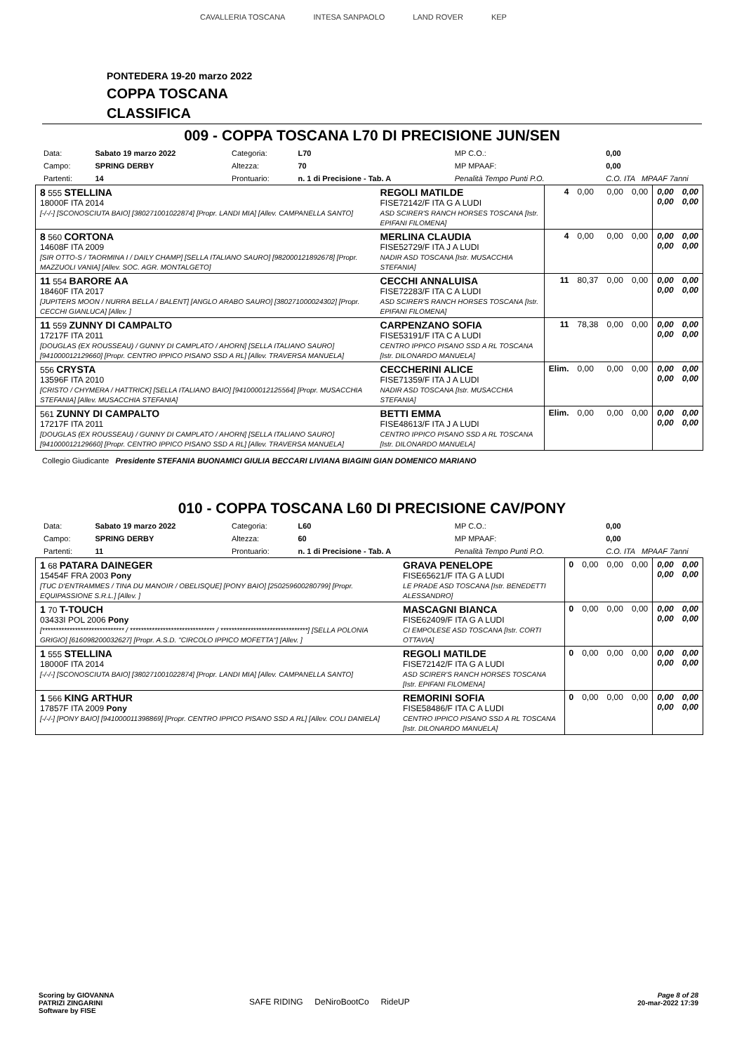CAVALLERIA TOSCANA INTESA SANPAOLO LAND ROVER KEP
PONTEDERA 19-20 marzo 2022
COPPA TOSCANA
CLASSIFICA
009 - COPPA TOSCANA L70 DI PRECISIONE JUN/SEN
| Data: | Sabato 19 marzo 2022 | Categoria: | L70 | MP C.O.: | 0,00 |
| Campo: | SPRING DERBY | Altezza: | 70 | MP MPAAF: | 0,00 |
| Partenti: | 14 | Prontuario: | n. 1 di Precisione - Tab. A | Penalità Tempo Punti P.O. | C.O. ITA MPAAF 7anni |
| 8 555 STELLINA 18000F ITA 2014 [-/-/-] [SCONOSCIUTA BAIO] [380271001022874] [Propr. LANDI MIA] [Allev. CAMPANELLA SANTO] | REGOLI MATILDE FISE72142/F ITA G A LUDI ASD SCIRER'S RANCH HORSES TOSCANA [Istr. EPIFANI FILOMENA] | 4 | 0,00 | 0,00 | 0,00 | 0,00 0,00 | 0,00 0,00 |
| 8 560 CORTONA 14608F ITA 2009 [SIR OTTO-S / TAORMINA I / DAILY CHAMP] [SELLA ITALIANO SAURO] [982000121892678] [Propr. MAZZUOLI VANIA] [Allev. SOC. AGR. MONTALGETO] | MERLINA CLAUDIA FISE52729/F ITA J A LUDI NADIR ASD TOSCANA [Istr. MUSACCHIA STEFANIA] | 4 | 0,00 | 0,00 | 0,00 | 0,00 0,00 | 0,00 0,00 |
| 11 554 BARORE AA 18460F ITA 2017 [JUPITERS MOON / NURRA BELLA / BALENT] [ANGLO ARABO SAURO] [380271000024302] [Propr. CECCHI GIANLUCA] [Allev. ] | CECCHI ANNALUISA FISE72283/F ITA C A LUDI ASD SCIRER'S RANCH HORSES TOSCANA [Istr. EPIFANI FILOMENA] | 11 | 80,37 | 0,00 | 0,00 | 0,00 0,00 | 0,00 0,00 |
| 11 559 ZUNNY DI CAMPALTO 17217F ITA 2011 [DOUGLAS (EX ROUSSEAU) / GUNNY DI CAMPLATO / AHORN] [SELLA ITALIANO SAURO] [941000012129660] [Propr. CENTRO IPPICO PISANO SSD A RL] [Allev. TRAVERSA MANUELA] | CARPENZANO SOFIA FISE53191/F ITA C A LUDI CENTRO IPPICO PISANO SSD A RL TOSCANA [Istr. DILONARDO MANUELA] | 11 | 78,38 | 0,00 | 0,00 | 0,00 0,00 | 0,00 0,00 |
| 556 CRYSTA 13596F ITA 2010 [CRISTO / CHYMERA / HATTRICK] [SELLA ITALIANO BAIO] [941000012125564] [Propr. MUSACCHIA STEFANIA] [Allev. MUSACCHIA STEFANIA] | CECCHERINI ALICE FISE71359/F ITA J A LUDI NADIR ASD TOSCANA [Istr. MUSACCHIA STEFANIA] | Elim. | 0,00 | 0,00 | 0,00 | 0,00 0,00 | 0,00 0,00 |
| 561 ZUNNY DI CAMPALTO 17217F ITA 2011 [DOUGLAS (EX ROUSSEAU) / GUNNY DI CAMPLATO / AHORN] [SELLA ITALIANO SAURO] [941000012129660] [Propr. CENTRO IPPICO PISANO SSD A RL] [Allev. TRAVERSA MANUELA] | BETTI EMMA FISE48613/F ITA J A LUDI CENTRO IPPICO PISANO SSD A RL TOSCANA [Istr. DILONARDO MANUELA] | Elim. | 0,00 | 0,00 | 0,00 | 0,00 0,00 | 0,00 0,00 |
Collegio Giudicante Presidente STEFANIA BUONAMICI GIULIA BECCARI LIVIANA BIAGINI GIAN DOMENICO MARIANO
010 - COPPA TOSCANA L60 DI PRECISIONE CAV/PONY
| Data: | Sabato 19 marzo 2022 | Categoria: | L60 | MP C.O.: | 0,00 |
| Campo: | SPRING DERBY | Altezza: | 60 | MP MPAAF: | 0,00 |
| Partenti: | 11 | Prontuario: | n. 1 di Precisione - Tab. A | Penalità Tempo Punti P.O. | C.O. ITA MPAAF 7anni |
| 1 68 PATARA DAINEGER 15454F FRA 2003 Pony [TUC D'ENTRAMMES / TINA DU MANOIR / OBELISQUE] [PONY BAIO] [250259600280799] [Propr. EQUIPASSIONE S.R.L.] [Allev. ] | GRAVA PENELOPE FISE65621/F ITA G A LUDI LE PRADE ASD TOSCANA [Istr. BENEDETTI ALESSANDRO] | 0 | 0,00 | 0,00 | 0,00 | 0,00 0,00 | 0,00 0,00 |
| 1 70 T-TOUCH 03433I POL 2006 Pony [****************************** / ******************************* / ********************************] [SELLA POLONIA GRIGIO] [616098200032627] [Propr. A.S.D. "CIRCOLO IPPICO MOFETTA"] [Allev. ] | MASCAGNI BIANCA FISE62409/F ITA G A LUDI CI EMPOLESE ASD TOSCANA [Istr. CORTI OTTAVIA] | 0 | 0,00 | 0,00 | 0,00 | 0,00 0,00 | 0,00 0,00 |
| 1 555 STELLINA 18000F ITA 2014 [-/-/-] [SCONOSCIUTA BAIO] [380271001022874] [Propr. LANDI MIA] [Allev. CAMPANELLA SANTO] | REGOLI MATILDE FISE72142/F ITA G A LUDI ASD SCIRER'S RANCH HORSES TOSCANA [Istr. EPIFANI FILOMENA] | 0 | 0,00 | 0,00 | 0,00 | 0,00 0,00 | 0,00 0,00 |
| 1 566 KING ARTHUR 17857F ITA 2009 Pony [-/-/-] [PONY BAIO] [941000011398869] [Propr. CENTRO IPPICO PISANO SSD A RL] [Allev. COLI DANIELA] | REMORINI SOFIA FISE58486/F ITA C A LUDI CENTRO IPPICO PISANO SSD A RL TOSCANA [Istr. DILONARDO MANUELA] | 0 | 0,00 | 0,00 | 0,00 | 0,00 0,00 | 0,00 0,00 |
Scoring by GIOVANNA
PATRIZI ZINGARINI
Software by FISE
SAFE RIDING DeNiroBootCo RideUP
Page 8 of 28
20-mar-2022 17:39